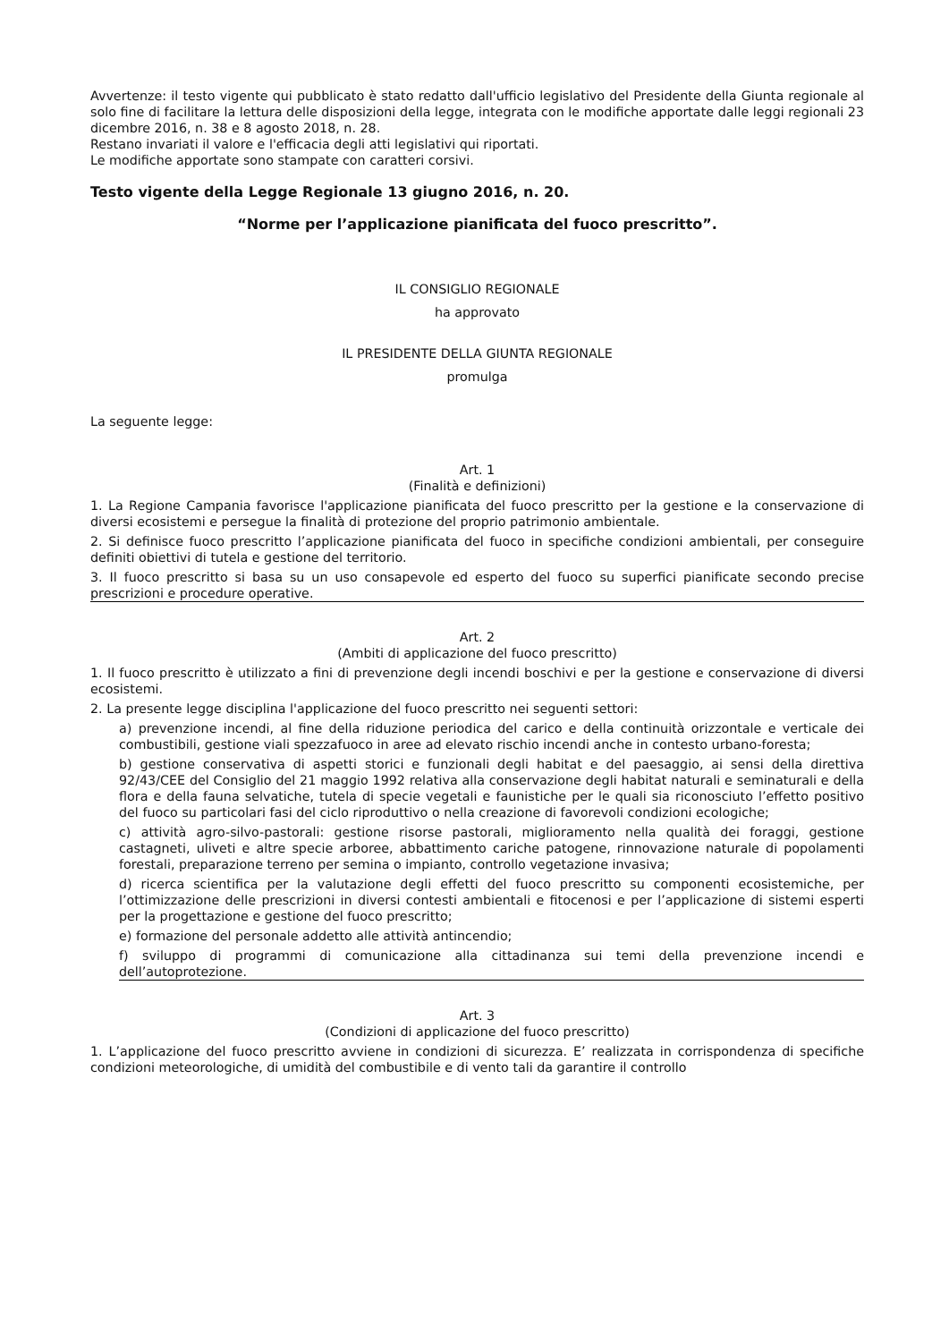Avvertenze: il testo vigente qui pubblicato è stato redatto dall'ufficio legislativo del Presidente della Giunta regionale al solo fine di facilitare la lettura delle disposizioni della legge, integrata con le modifiche apportate dalle leggi regionali 23 dicembre 2016, n. 38 e 8 agosto 2018, n. 28.
Restano invariati il valore e l'efficacia degli atti legislativi qui riportati.
Le modifiche apportate sono stampate con caratteri corsivi.
Testo vigente della Legge Regionale 13 giugno 2016, n. 20.
“Norme per l’applicazione pianificata del fuoco prescritto”.
IL CONSIGLIO REGIONALE
ha approvato
IL PRESIDENTE DELLA GIUNTA REGIONALE
promulga
La seguente legge:
Art. 1
(Finalità e definizioni)
1. La Regione Campania favorisce l'applicazione pianificata del fuoco prescritto per la gestione e la conservazione di diversi ecosistemi e persegue la finalità di protezione del proprio patrimonio ambientale.
2. Si definisce fuoco prescritto l’applicazione pianificata del fuoco in specifiche condizioni ambientali, per conseguire definiti obiettivi di tutela e gestione del territorio.
3. Il fuoco prescritto si basa su un uso consapevole ed esperto del fuoco su superfici pianificate secondo precise prescrizioni e procedure operative.
Art. 2
(Ambiti di applicazione del fuoco prescritto)
1. Il fuoco prescritto è utilizzato a fini di prevenzione degli incendi boschivi e per la gestione e conservazione di diversi ecosistemi.
2. La presente legge disciplina l'applicazione del fuoco prescritto nei seguenti settori:
a) prevenzione incendi, al fine della riduzione periodica del carico e della continuità orizzontale e verticale dei combustibili, gestione viali spezzafuoco in aree ad elevato rischio incendi anche in contesto urbano-foresta;
b) gestione conservativa di aspetti storici e funzionali degli habitat e del paesaggio, ai sensi della direttiva 92/43/CEE del Consiglio del 21 maggio 1992 relativa alla conservazione degli habitat naturali e seminaturali e della flora e della fauna selvatiche, tutela di specie vegetali e faunistiche per le quali sia riconosciuto l’effetto positivo del fuoco su particolari fasi del ciclo riproduttivo o nella creazione di favorevoli condizioni ecologiche;
c) attività agro-silvo-pastorali: gestione risorse pastorali, miglioramento nella qualità dei foraggi, gestione castagneti, uliveti e altre specie arboree, abbattimento cariche patogene, rinnovazione naturale di popolamenti forestali, preparazione terreno per semina o impianto, controllo vegetazione invasiva;
d) ricerca scientifica per la valutazione degli effetti del fuoco prescritto su componenti ecosistemiche, per l’ottimizzazione delle prescrizioni in diversi contesti ambientali e fitocenosi e per l’applicazione di sistemi esperti per la progettazione e gestione del fuoco prescritto;
e) formazione del personale addetto alle attività antincendio;
f) sviluppo di programmi di comunicazione alla cittadinanza sui temi della prevenzione incendi e dell’autoprotezione.
Art. 3
(Condizioni di applicazione del fuoco prescritto)
1. L’applicazione del fuoco prescritto avviene in condizioni di sicurezza. E’ realizzata in corrispondenza di specifiche condizioni meteorologiche, di umidità del combustibile e di vento tali da garantire il controllo